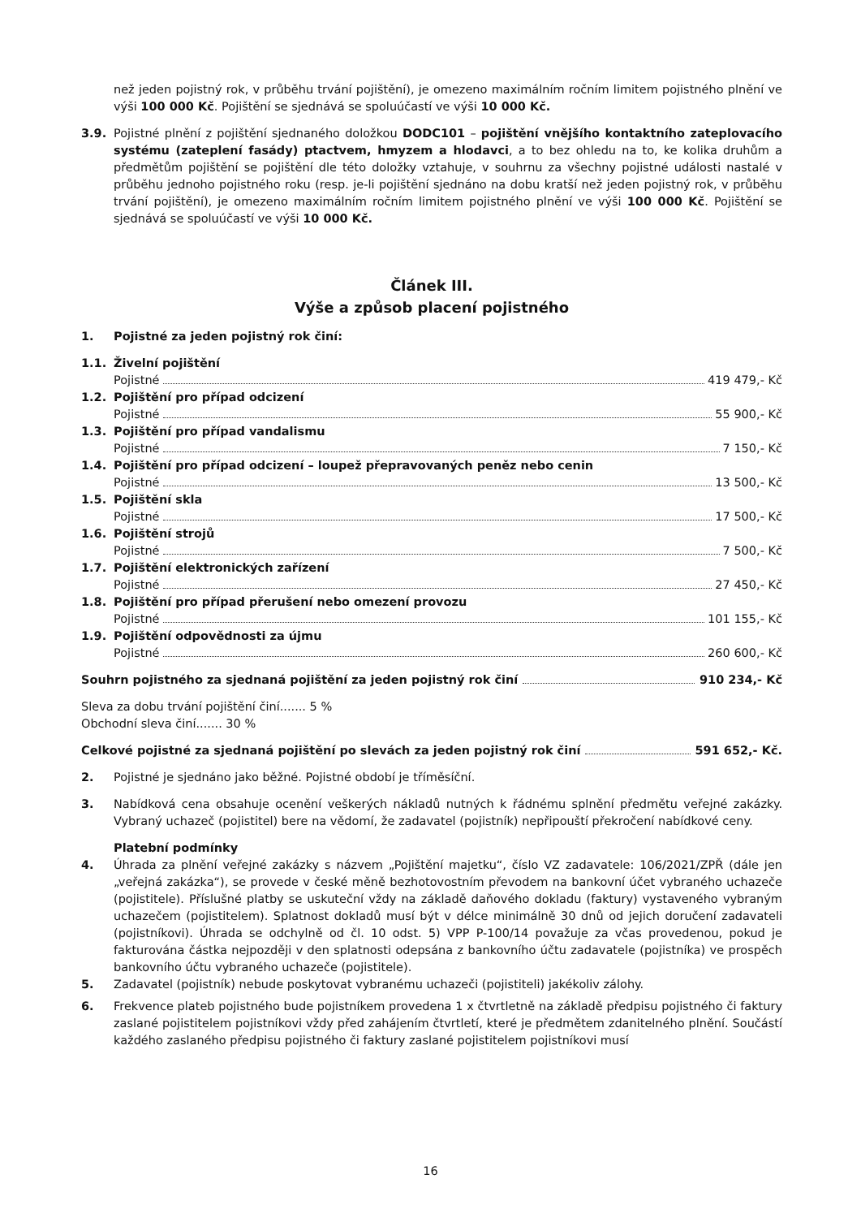než jeden pojistný rok, v průběhu trvání pojištění), je omezeno maximálním ročním limitem pojistného plnění ve výši 100 000 Kč. Pojištění se sjednává se spoluúčastí ve výši 10 000 Kč.
3.9. Pojistné plnění z pojištění sjednaného doložkou DODC101 – pojištění vnějšího kontaktního zateplovacího systému (zateplení fasády) ptactvem, hmyzem a hlodavci, a to bez ohledu na to, ke kolika druhům a předmětům pojištění se pojištění dle této doložky vztahuje, v souhrnu za všechny pojistné události nastalé v průběhu jednoho pojistného roku (resp. je-li pojištění sjednáno na dobu kratší než jeden pojistný rok, v průběhu trvání pojištění), je omezeno maximálním ročním limitem pojistného plnění ve výši 100 000 Kč. Pojištění se sjednává se spoluúčastí ve výši 10 000 Kč.
Článek III.
Výše a způsob placení pojistného
1. Pojistné za jeden pojistný rok činí:
1.1. Živelní pojištění
Pojistné 419 479,- Kč
1.2. Pojištění pro případ odcizení
Pojistné 55 900,- Kč
1.3. Pojištění pro případ vandalismu
Pojistné 7 150,- Kč
1.4. Pojištění pro případ odcizení – loupež přepravovaných peněz nebo cenin
Pojistné 13 500,- Kč
1.5. Pojištění skla
Pojistné 17 500,- Kč
1.6. Pojištění strojů
Pojistné 7 500,- Kč
1.7. Pojištění elektronických zařízení
Pojistné 27 450,- Kč
1.8. Pojištění pro případ přerušení nebo omezení provozu
Pojistné 101 155,- Kč
1.9. Pojištění odpovědnosti za újmu
Pojistné 260 600,- Kč
Souhrn pojistného za sjednaná pojištění za jeden pojistný rok činí 910 234,- Kč
Sleva za dobu trvání pojištění činí....... 5 %
Obchodní sleva činí....... 30 %
Celkové pojistné za sjednaná pojištění po slevách za jeden pojistný rok činí 591 652,- Kč.
2. Pojistné je sjednáno jako běžné. Pojistné období je tříměsíční.
3. Nabídková cena obsahuje ocenění veškerých nákladů nutných k řádnému splnění předmětu veřejné zakázky. Vybraný uchazeč (pojistitel) bere na vědomí, že zadavatel (pojistník) nepřipouští překročení nabídkové ceny.
Platební podmínky
4. Úhrada za plnění veřejné zakázky s názvem „Pojištění majetku“, číslo VZ zadavatele: 106/2021/ZPŘ (dále jen „veřejná zakázka“), se provede v české měně bezhotovostním převodem na bankovní účet vybraného uchazeče (pojistitele). Příslušné platby se uskuteční vždy na základě daňového dokladu (faktury) vystaveného vybraným uchazečem (pojistitelem). Splatnost dokladů musí být v délce minimálně 30 dnů od jejich doručení zadavateli (pojistníkovi). Úhrada se odchylně od čl. 10 odst. 5) VPP P-100/14 považuje za včas provedenou, pokud je fakturována částka nejpozději v den splatnosti odepsána z bankovního účtu zadavatele (pojistníka) ve prospěch bankovního účtu vybraného uchazeče (pojistitele).
5. Zadavatel (pojistník) nebude poskytovat vybranému uchazeči (pojistiteli) jakékoliv zálohy.
6. Frekvence plateb pojistného bude pojistníkem provedena 1 x čtvrtletně na základě předpisu pojistného či faktury zaslané pojistitelem pojistníkovi vždy před zahájením čtvrtletí, které je předmětem zdanitelného plnění. Součástí každého zaslaného předpisu pojistného či faktury zaslané pojistitelem pojistníkovi musí
16